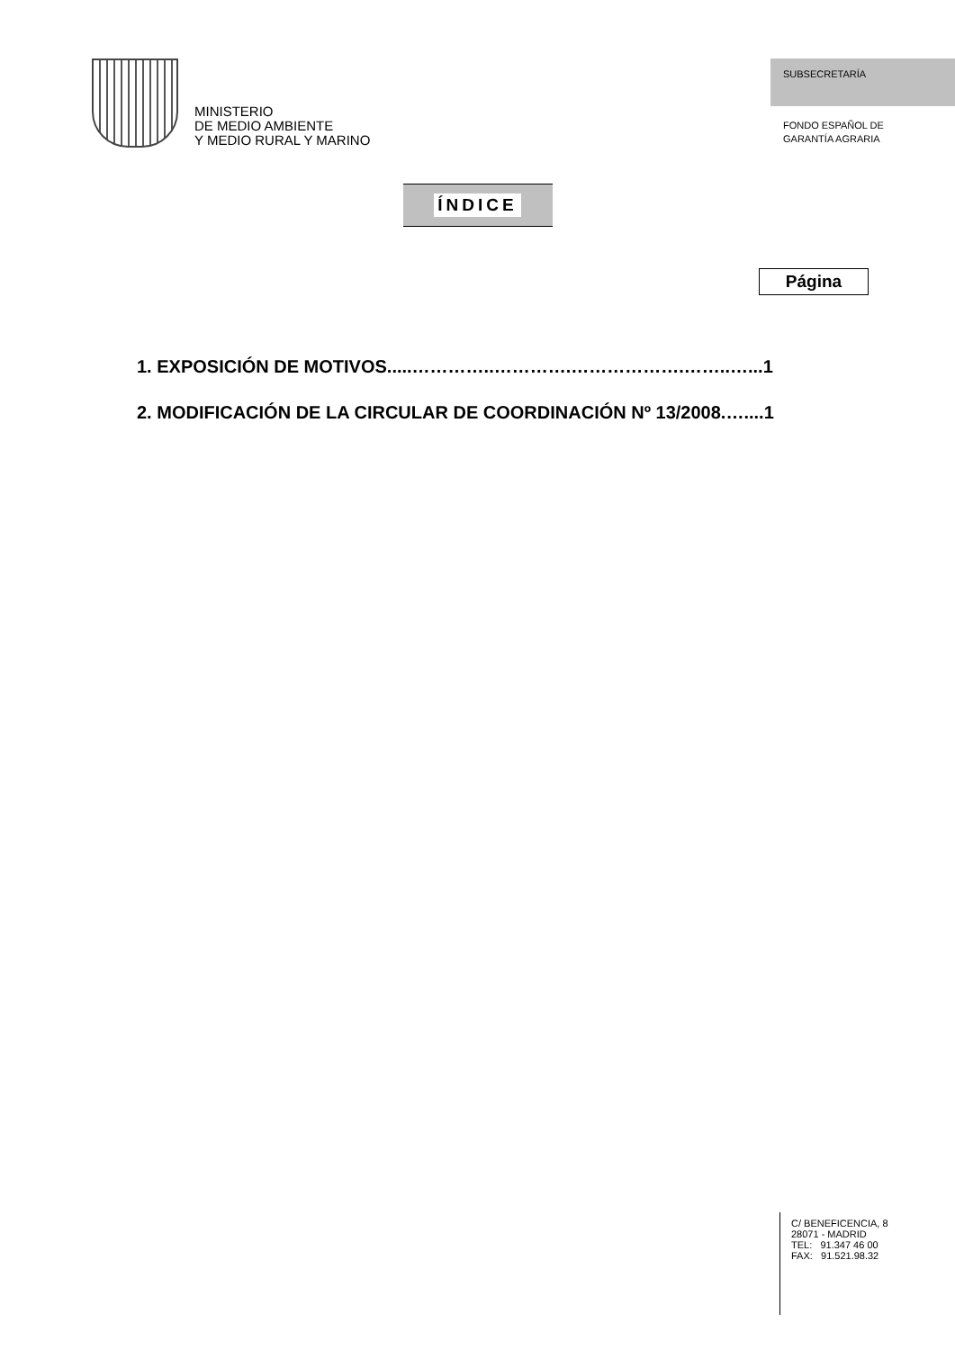MINISTERIO
DE MEDIO AMBIENTE
Y MEDIO RURAL Y MARINO
SUBSECRETARÍA
FONDO ESPAÑOL DE
GARANTÍA AGRARIA
ÍNDICE
Página
1. EXPOSICIÓN DE MOTIVOS.....…………..………….……………….……..…...1
2. MODIFICACIÓN DE LA CIRCULAR DE COORDINACIÓN Nº 13/2008.…....1
C/ BENEFICENCIA, 8
28071 - MADRID
TEL: 91.347 46 00
FAX: 91.521.98.32